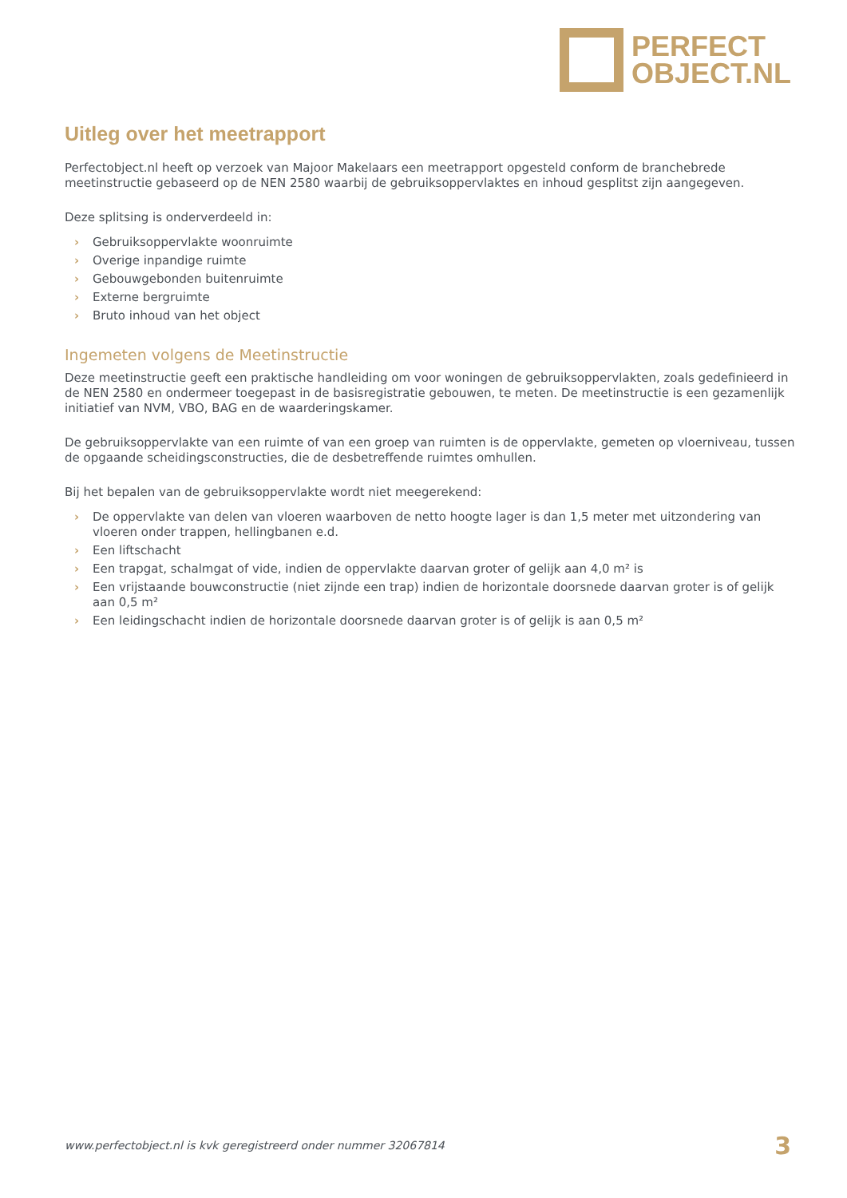PERFECT
OBJECT.NL
Uitleg over het meetrapport
Perfectobject.nl heeft op verzoek van Majoor Makelaars een meetrapport opgesteld conform de branchebrede meetinstructie gebaseerd op de NEN 2580 waarbij de gebruiksoppervlaktes en inhoud gesplitst zijn aangegeven.
Deze splitsing is onderverdeeld in:
› Gebruiksoppervlakte woonruimte
› Overige inpandige ruimte
› Gebouwgebonden buitenruimte
› Externe bergruimte
› Bruto inhoud van het object
Ingemeten volgens de Meetinstructie
Deze meetinstructie geeft een praktische handleiding om voor woningen de gebruiksoppervlakten, zoals gedefinieerd in de NEN 2580 en ondermeer toegepast in de basisregistratie gebouwen, te meten. De meetinstructie is een gezamenlijk initiatief van NVM, VBO, BAG en de waarderingskamer.
De gebruiksoppervlakte van een ruimte of van een groep van ruimten is de oppervlakte, gemeten op vloerniveau, tussen de opgaande scheidingsconstructies, die de desbetreffende ruimtes omhullen.
Bij het bepalen van de gebruiksoppervlakte wordt niet meegerekend:
› De oppervlakte van delen van vloeren waarboven de netto hoogte lager is dan 1,5 meter met uitzondering van vloeren onder trappen, hellingbanen e.d.
› Een liftschacht
› Een trapgat, schalmgat of vide, indien de oppervlakte daarvan groter of gelijk aan 4,0 m² is
› Een vrijstaande bouwconstructie (niet zijnde een trap) indien de horizontale doorsnede daarvan groter is of gelijk aan 0,5 m²
› Een leidingschacht indien de horizontale doorsnede daarvan groter is of gelijk is aan 0,5 m²
www.perfectobject.nl is kvk geregistreerd onder nummer 32067814 3